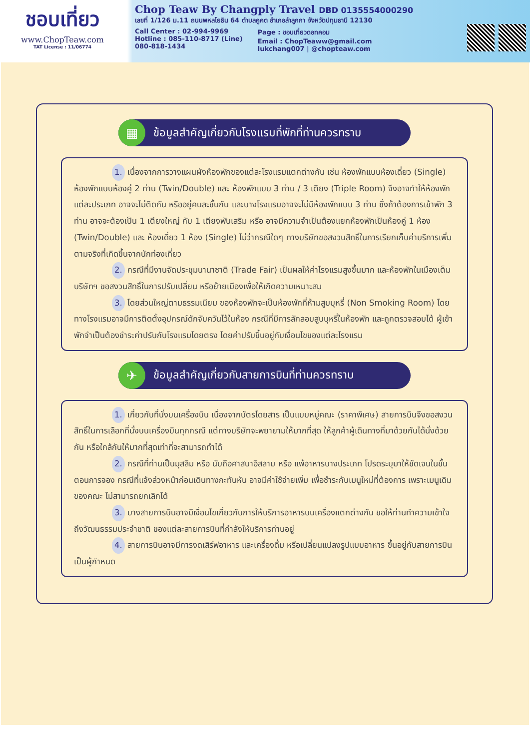ชอบเที่ยว
www.ChopTeaw.com
TAT License : 11/06774
Chop Teaw By Changply Travel DBD 0135554000290
เลขที่ 1/126 ม.11 ถนนพหลโยธิน 64 ตำบลคูคต อำเภอลำลูกกา จังหวัดปทุมธานี 12130
Call Center : 02-994-9969
Hotline : 085-110-8717 (Line)
080-818-1434
Page : ชอบเที่ยวดอทคอม
Email : ChopTeaww@gmail.com
lukchang007 | @chopteaw.com
▦
ข้อมูลสำคัญเกี่ยวกับโรงแรมที่พักที่ท่านควรทราบ
1. เนื่องจากการวางแผนผังห้องพักของแต่ละโรงแรมแตกต่างกัน เช่น ห้องพักแบบห้องเดี่ยว (Single) ห้องพักแบบห้องคู่ 2 ท่าน (Twin/Double) และ ห้องพักแบบ 3 ท่าน / 3 เตียง (Triple Room) จึงอาจทำให้ห้องพักแต่ละประเภท อาจจะไม่ติดกัน หรืออยู่คนละชั้นกัน และบางโรงแรมอาจจะไม่มีห้องพักแบบ 3 ท่าน ซึ่งถ้าต้องการเข้าพัก 3 ท่าน อาจจะต้องเป็น 1 เตียงใหญ่ กับ 1 เตียงพับเสริม หรือ อาจมีความจำเป็นต้องแยกห้องพักเป็นห้องคู่ 1 ห้อง (Twin/Double) และ ห้องเดี่ยว 1 ห้อง (Single) ไม่ว่ากรณีใดๆ ทางบริษัทขอสงวนสิทธิ์ในการเรียกเก็บค่าบริการเพิ่มตามจริงที่เกิดขึ้นจากนักท่องเที่ยว
2. กรณีที่มีงานจัดประชุมนานาชาติ (Trade Fair) เป็นผลให้ค่าโรงแรมสูงขึ้นมาก และห้องพักในเมืองเต็ม บริษัทฯ ขอสงวนสิทธิ์ในการปรับเปลี่ยน หรือย้ายเมืองเพื่อให้เกิดความเหมาะสม
3. โดยส่วนใหญ่ตามธรรมเนียม ของห้องพักจะเป็นห้องพักที่ห้ามสูบบุหรี่ (Non Smoking Room) โดยทางโรงแรมอาจมีการติดตั้งอุปกรณ์ดักจับควันไว้ในห้อง กรณีที่มีการลักลอบสูบบุหรี่ในห้องพัก และถูกตรวจสอบได้ ผู้เข้าพักจำเป็นต้องชำระค่าปรับกับโรงแรมโดยตรง โดยค่าปรับขึ้นอยู่กับเงื่อนไขของแต่ละโรงแรม
✈
ข้อมูลสำคัญเกี่ยวกับสายการบินที่ท่านควรทราบ
1. เกี่ยวกับที่นั่งบนเครื่องบิน เนื่องจากบัตรโดยสาร เป็นแบบหมู่คณะ (ราคาพิเศษ) สายการบินจึงขอสงวนสิทธิ์ในการเลือกที่นั่งบนเครื่องบินทุกกรณี แต่ทางบริษัทจะพยายามให้มากที่สุด ให้ลูกค้าผู้เดินทางที่มาด้วยกันได้นั่งด้วยกัน หรือใกล้กันให้มากที่สุดเท่าที่จะสามารถทำได้
2. กรณีที่ท่านเป็นมุสลิม หรือ นับถือศาสนาอิสลาม หรือ แพ้อาหารบางประเภท โปรดระบุมาให้ชัดเจนในขั้นตอนการจอง กรณีที่แจ้งล่วงหน้าก่อนเดินทางกะทันหัน อาจมีค่าใช้จ่ายเพิ่ม เพื่อชำระกับเมนูใหม่ที่ต้องการ เพราะเมนูเดิมของคณะ ไม่สามารถยกเลิกได้
3. บางสายการบินอาจมีเงื่อนไขเกี่ยวกับการให้บริการอาหารบนเครื่องแตกต่างกัน ขอให้ท่านทำความเข้าใจถึงวัฒนธรรมประจำชาติ ของแต่ละสายการบินที่กำลังให้บริการท่านอยู่
4. สายการบินอาจมีการงดเสิร์ฟอาหาร และเครื่องดื่ม หรือเปลี่ยนแปลงรูปแบบอาหาร ขึ้นอยู่กับสายการบินเป็นผู้กำหนด